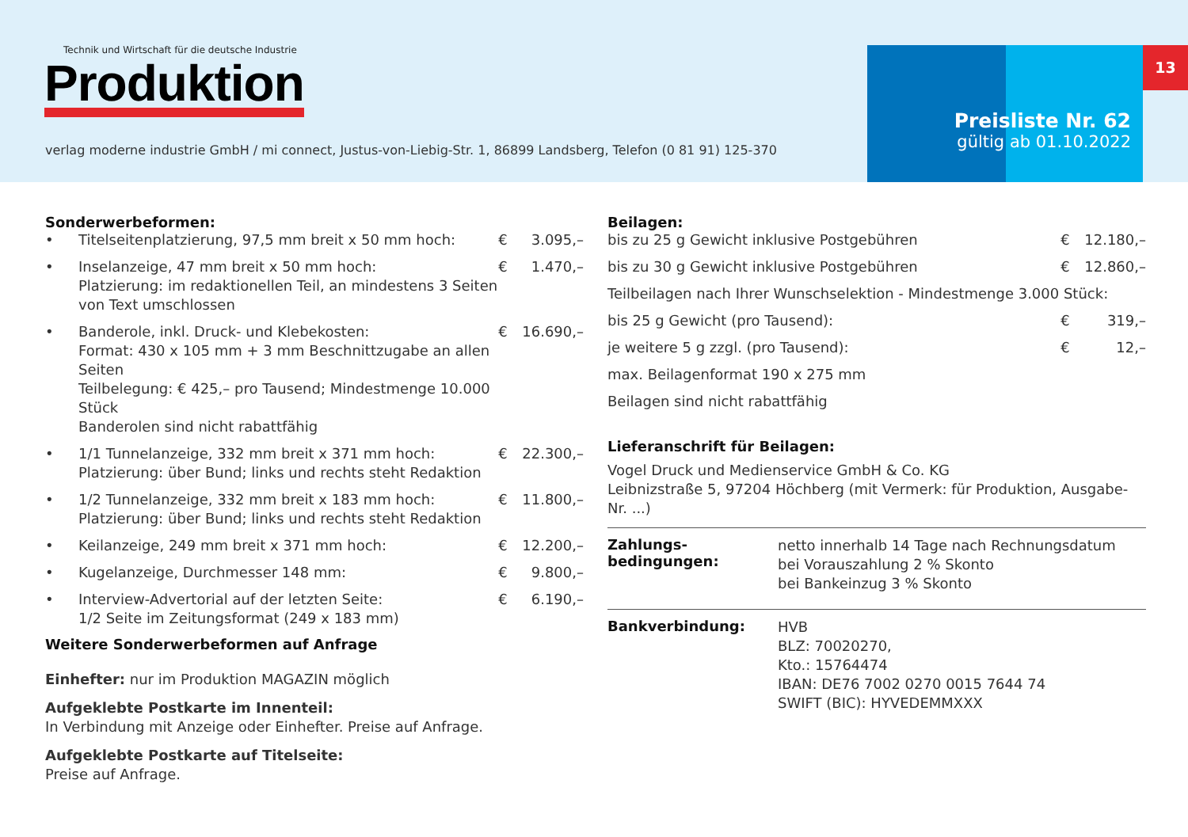Technik und Wirtschaft für die deutsche Industrie
Produktion
verlag moderne industrie GmbH / mi connect, Justus-von-Liebig-Str. 1, 86899 Landsberg, Telefon (0 81 91) 125-370
13
Preisliste Nr. 62
gültig ab 01.10.2022
Sonderwerbeformen:
| • | Titelseitenplatzierung, 97,5 mm breit x 50 mm hoch: | € | 3.095,– |
| • | Inselanzeige, 47 mm breit x 50 mm hoch: Platzierung: im redaktionellen Teil, an mindestens 3 Seiten von Text umschlossen | € | 1.470,– |
| • | Banderole, inkl. Druck- und Klebekosten: Format: 430 x 105 mm + 3 mm Beschnittzugabe an allen Seiten Teilbelegung: € 425,– pro Tausend; Mindestmenge 10.000 Stück Banderolen sind nicht rabattfähig | € | 16.690,– |
| • | 1/1 Tunnelanzeige, 332 mm breit x 371 mm hoch: Platzierung: über Bund; links und rechts steht Redaktion | € | 22.300,– |
| • | 1/2 Tunnelanzeige, 332 mm breit x 183 mm hoch: Platzierung: über Bund; links und rechts steht Redaktion | € | 11.800,– |
| • | Keilanzeige, 249 mm breit x 371 mm hoch: | € | 12.200,– |
| • | Kugelanzeige, Durchmesser 148 mm: | € | 9.800,– |
| • | Interview-Advertorial auf der letzten Seite: 1/2 Seite im Zeitungsformat (249 x 183 mm) | € | 6.190,– |
Weitere Sonderwerbeformen auf Anfrage
Einhefter: nur im Produktion MAGAZIN möglich
Aufgeklebte Postkarte im Innenteil:
In Verbindung mit Anzeige oder Einhefter. Preise auf Anfrage.
Aufgeklebte Postkarte auf Titelseite:
Preise auf Anfrage.
Beilagen:
| bis zu 25 g Gewicht inklusive Postgebühren | € | 12.180,– |
| bis zu 30 g Gewicht inklusive Postgebühren | € | 12.860,– |
| Teilbeilagen nach Ihrer Wunschselektion - Mindestmenge 3.000 Stück: | | |
| bis 25 g Gewicht (pro Tausend): | € | 319,– |
| je weitere 5 g zzgl. (pro Tausend): | € | 12,– |
| max. Beilagenformat 190 x 275 mm | | |
| Beilagen sind nicht rabattfähig | | |
Lieferanschrift für Beilagen:
Vogel Druck und Medienservice GmbH & Co. KG
Leibnizstraße 5, 97204 Höchberg (mit Vermerk: für Produktion, Ausgabe-Nr. ...)
Zahlungs-
bedingungen:
netto innerhalb 14 Tage nach Rechnungsdatum
bei Vorauszahlung 2 % Skonto
bei Bankeinzug 3 % Skonto
Bankverbindung:
HVB
BLZ: 70020270,
Kto.: 15764474
IBAN: DE76 7002 0270 0015 7644 74
SWIFT (BIC): HYVEDEMMXXX